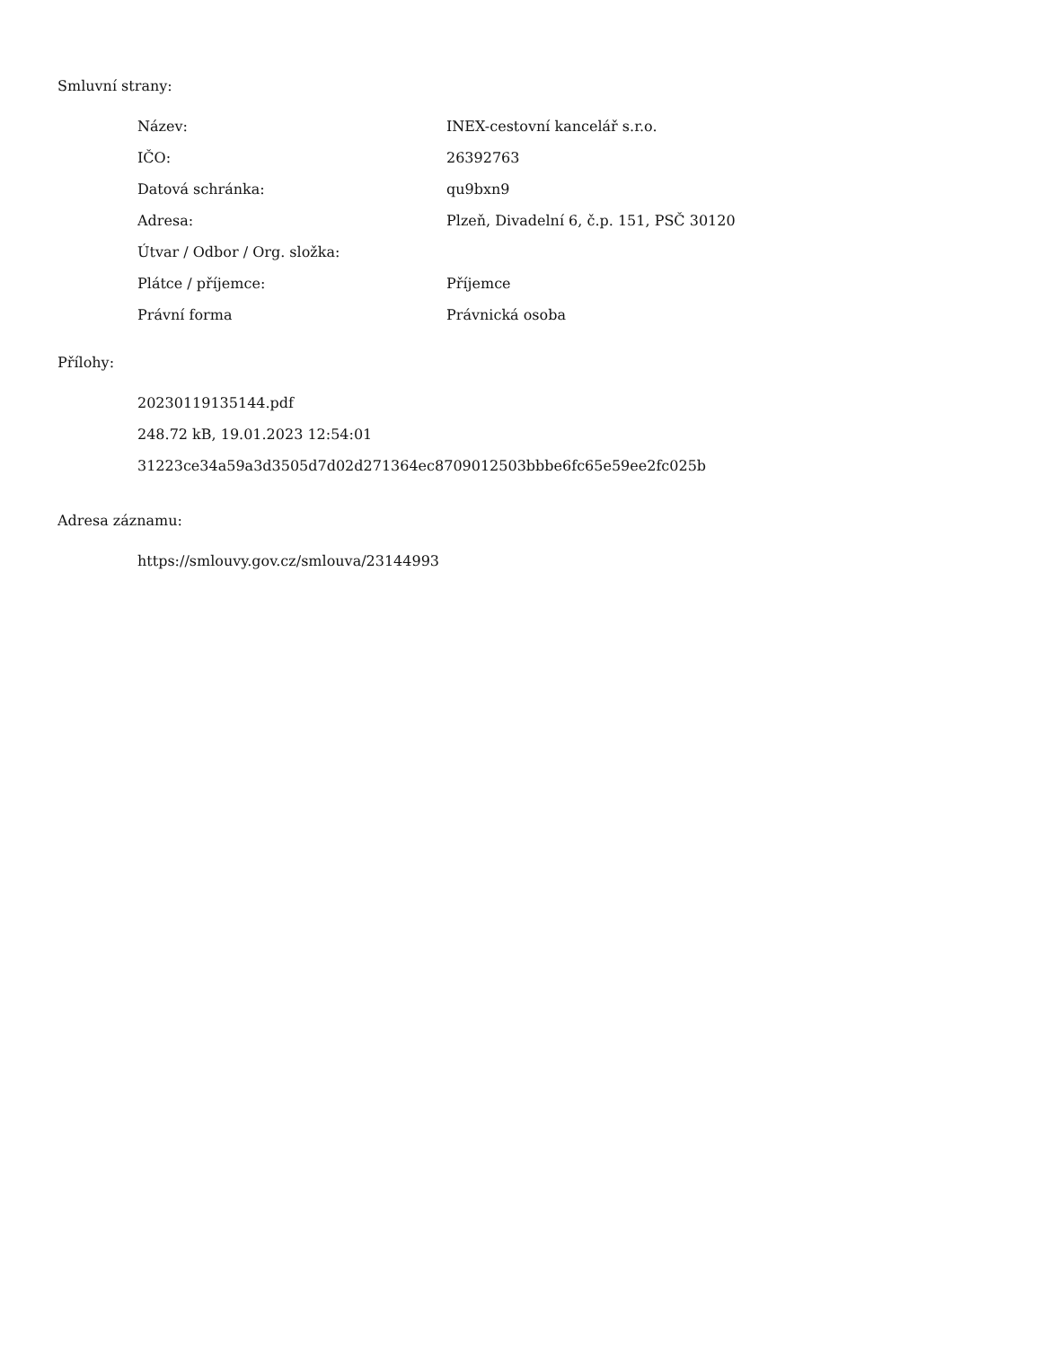Smluvní strany:
| Název: | INEX-cestovní kancelář s.r.o. |
| IČO: | 26392763 |
| Datová schránka: | qu9bxn9 |
| Adresa: | Plzeň, Divadelní 6, č.p. 151, PSČ 30120 |
| Útvar / Odbor / Org. složka: | |
| Plátce / příjemce: | Příjemce |
| Právní forma | Právnická osoba |
Přílohy:
20230119135144.pdf
248.72 kB, 19.01.2023 12:54:01
31223ce34a59a3d3505d7d02d271364ec8709012503bbbe6fc65e59ee2fc025b
Adresa záznamu:
https://smlouvy.gov.cz/smlouva/23144993